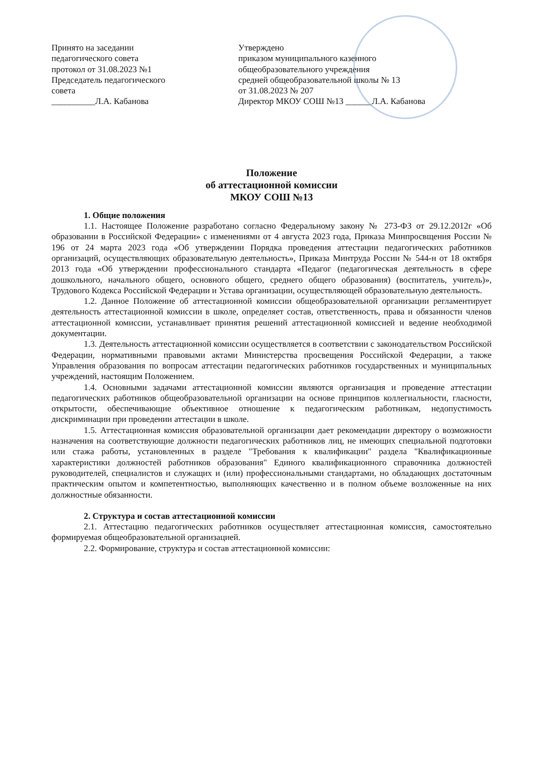Принято на заседании
педагогического совета
протокол от 31.08.2023 №1
Председатель педагогического
совета
__________Л.А. Кабанова
Утверждено
приказом муниципального казенного
общеобразовательного учреждения
средней общеобразовательной школы № 13
от 31.08.2023 № 207
Директор МКОУ СОШ №13 ______Л.А. Кабанова
Положение
об аттестационной комиссии
МКОУ СОШ №13
1. Общие положения
1.1. Настоящее Положение разработано согласно Федеральному закону № 273-ФЗ от 29.12.2012г «Об образовании в Российской Федерации» с изменениями от 4 августа 2023 года, Приказа Минпросвщения России № 196 от 24 марта 2023 года «Об утверждении Порядка проведения аттестации педагогических работников организаций, осуществляющих образовательную деятельность», Приказа Минтруда России № 544-н от 18 октября 2013 года «Об утверждении профессионального стандарта «Педагог (педагогическая деятельность в сфере дошкольного, начального общего, основного общего, среднего общего образования) (воспитатель, учитель)», Трудового Кодекса Российской Федерации и Устава организации, осуществляющей образовательную деятельность.
1.2. Данное Положение об аттестационной комиссии общеобразовательной организации регламентирует деятельность аттестационной комиссии в школе, определяет состав, ответственность, права и обязанности членов аттестационной комиссии, устанавливает принятия решений аттестационной комиссией и ведение необходимой документации.
1.3. Деятельность аттестационной комиссии осуществляется в соответствии с законодательством Российской Федерации, нормативными правовыми актами Министерства просвещения Российской Федерации, а также Управления образования по вопросам аттестации педагогических работников государственных и муниципальных учреждений, настоящим Положением.
1.4. Основными задачами аттестационной комиссии являются организация и проведение аттестации педагогических работников общеобразовательной организации на основе принципов коллегиальности, гласности, открытости, обеспечивающие объективное отношение к педагогическим работникам, недопустимость дискриминации при проведении аттестации в школе.
1.5. Аттестационная комиссия образовательной организации дает рекомендации директору о возможности назначения на соответствующие должности педагогических работников лиц, не имеющих специальной подготовки или стажа работы, установленных в разделе "Требования к квалификации" раздела "Квалификационные характеристики должностей работников образования" Единого квалификационного справочника должностей руководителей, специалистов и служащих и (или) профессиональными стандартами, но обладающих достаточным практическим опытом и компетентностью, выполняющих качественно и в полном объеме возложенные на них должностные обязанности.
2. Структура и состав аттестационной комиссии
2.1. Аттестацию педагогических работников осуществляет аттестационная комиссия, самостоятельно формируемая общеобразовательной организацией.
2.2. Формирование, структура и состав аттестационной комиссии: